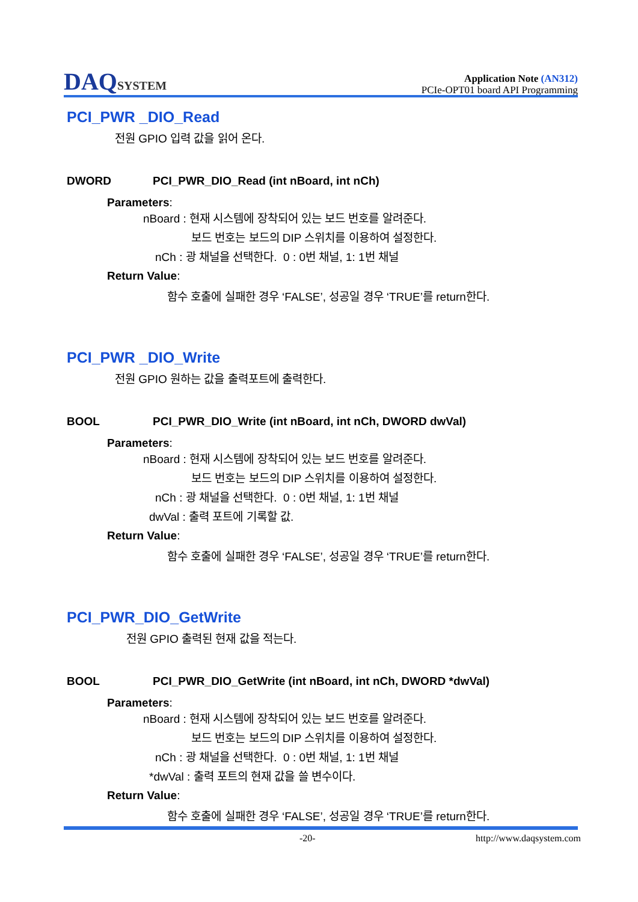DAQSYSTEM
Application Note (AN312)
PCIe-OPT01 board API Programming
PCI_PWR _DIO_Read
전원 GPIO 입력 값을 읽어 온다.
DWORD PCI_PWR_DIO_Read (int nBoard, int nCh)
Parameters:
nBoard : 현재 시스템에 장착되어 있는 보드 번호를 알려준다.
보드 번호는 보드의 DIP 스위치를 이용하여 설정한다.
nCh : 광 채널을 선택한다. 0 : 0번 채널, 1: 1번 채널
Return Value:
함수 호출에 실패한 경우 ‘FALSE’, 성공일 경우 ‘TRUE’를 return한다.
PCI_PWR _DIO_Write
전원 GPIO 원하는 값을 출력포트에 출력한다.
BOOL PCI_PWR_DIO_Write (int nBoard, int nCh, DWORD dwVal)
Parameters:
nBoard : 현재 시스템에 장착되어 있는 보드 번호를 알려준다.
보드 번호는 보드의 DIP 스위치를 이용하여 설정한다.
nCh : 광 채널을 선택한다. 0 : 0번 채널, 1: 1번 채널
dwVal : 출력 포트에 기록할 값.
Return Value:
함수 호출에 실패한 경우 ‘FALSE’, 성공일 경우 ‘TRUE’를 return한다.
PCI_PWR_DIO_GetWrite
전원 GPIO 출력된 현재 값을 적는다.
BOOL PCI_PWR_DIO_GetWrite (int nBoard, int nCh, DWORD *dwVal)
Parameters:
nBoard : 현재 시스템에 장착되어 있는 보드 번호를 알려준다.
보드 번호는 보드의 DIP 스위치를 이용하여 설정한다.
nCh : 광 채널을 선택한다. 0 : 0번 채널, 1: 1번 채널
*dwVal : 출력 포트의 현재 값을 쓸 변수이다.
Return Value:
함수 호출에 실패한 경우 ‘FALSE’, 성공일 경우 ‘TRUE’를 return한다.
-20- http://www.daqsystem.com